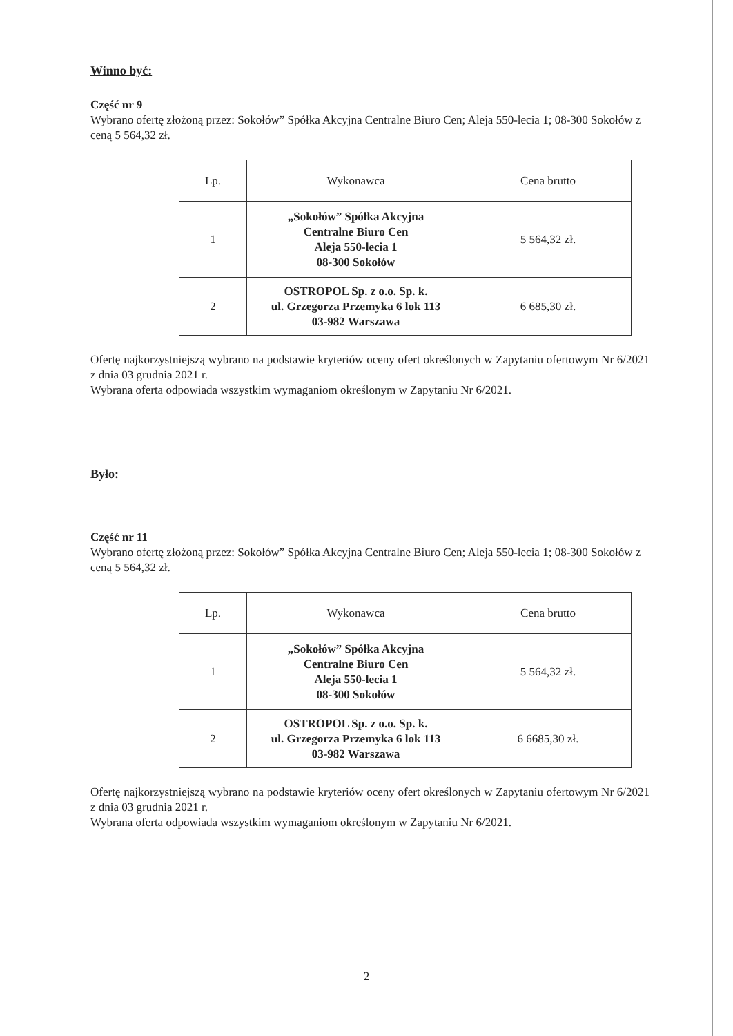Winno być:
Część nr 9
Wybrano ofertę złożoną przez: Sokołów” Spółka Akcyjna Centralne Biuro Cen; Aleja 550-lecia 1; 08-300 Sokołów z ceną 5 564,32 zł.
| Lp. | Wykonawca | Cena brutto |
| 1 | „Sokołów” Spółka Akcyjna Centralne Biuro Cen Aleja 550-lecia 1 08-300 Sokołów | 5 564,32 zł. |
| 2 | OSTROPOL Sp. z o.o. Sp. k. ul. Grzegorza Przemyka 6 lok 113 03-982 Warszawa | 6 685,30 zł. |
Ofertę najkorzystniejszą wybrano na podstawie kryteriów oceny ofert określonych w Zapytaniu ofertowym Nr 6/2021 z dnia 03 grudnia 2021 r.
Wybrana oferta odpowiada wszystkim wymaganiom określonym w Zapytaniu Nr 6/2021.
Było:
Część nr 11
Wybrano ofertę złożoną przez: Sokołów” Spółka Akcyjna Centralne Biuro Cen; Aleja 550-lecia 1; 08-300 Sokołów z ceną 5 564,32 zł.
| Lp. | Wykonawca | Cena brutto |
| 1 | „Sokołów” Spółka Akcyjna Centralne Biuro Cen Aleja 550-lecia 1 08-300 Sokołów | 5 564,32 zł. |
| 2 | OSTROPOL Sp. z o.o. Sp. k. ul. Grzegorza Przemyka 6 lok 113 03-982 Warszawa | 6 6685,30 zł. |
Ofertę najkorzystniejszą wybrano na podstawie kryteriów oceny ofert określonych w Zapytaniu ofertowym Nr 6/2021 z dnia 03 grudnia 2021 r.
Wybrana oferta odpowiada wszystkim wymaganiom określonym w Zapytaniu Nr 6/2021.
2